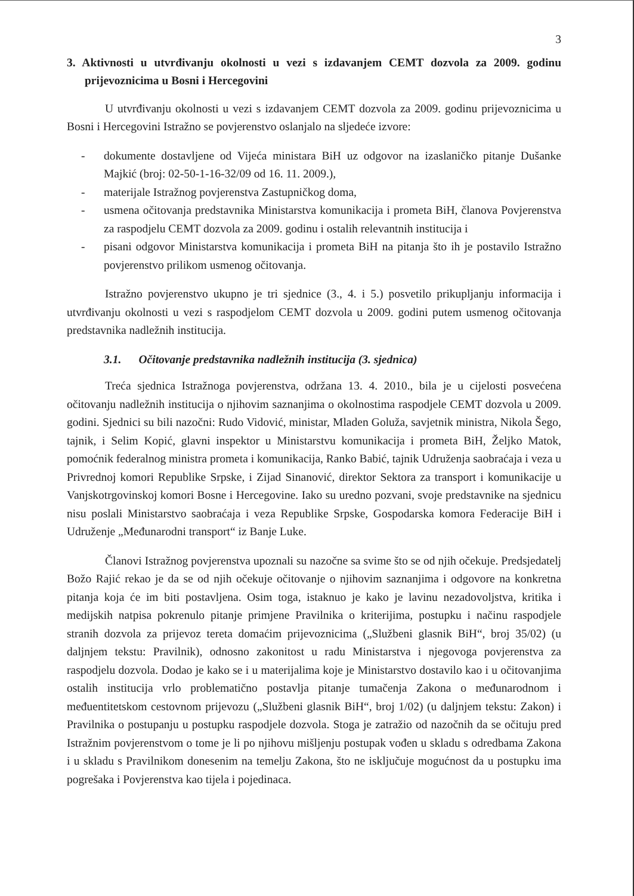3
3. Aktivnosti u utvrđivanju okolnosti u vezi s izdavanjem CEMT dozvola za 2009. godinu prijevoznicima u Bosni i Hercegovini
U utvrđivanju okolnosti u vezi s izdavanjem CEMT dozvola za 2009. godinu prijevoznicima u Bosni i Hercegovini Istražno se povjerenstvo oslanjalo na sljedeće izvore:
- dokumente dostavljene od Vijeća ministara BiH uz odgovor na izaslaničko pitanje Dušanke Majkić (broj: 02-50-1-16-32/09 od 16. 11. 2009.),
- materijale Istražnog povjerenstva Zastupničkog doma,
- usmena očitovanja predstavnika Ministarstva komunikacija i prometa BiH, članova Povjerenstva za raspodjelu CEMT dozvola za 2009. godinu i ostalih relevantnih institucija i
- pisani odgovor Ministarstva komunikacija i prometa BiH na pitanja što ih je postavilo Istražno povjerenstvo prilikom usmenog očitovanja.
Istražno povjerenstvo ukupno je tri sjednice (3., 4. i 5.) posvetilo prikupljanju informacija i utvrđivanju okolnosti u vezi s raspodjelom CEMT dozvola u 2009. godini putem usmenog očitovanja predstavnika nadležnih institucija.
3.1. Očitovanje predstavnika nadležnih institucija (3. sjednica)
Treća sjednica Istražnoga povjerenstva, održana 13. 4. 2010., bila je u cijelosti posvećena očitovanju nadležnih institucija o njihovim saznanjima o okolnostima raspodjele CEMT dozvola u 2009. godini. Sjednici su bili nazočni: Rudo Vidović, ministar, Mladen Goluža, savjetnik ministra, Nikola Šego, tajnik, i Selim Kopić, glavni inspektor u Ministarstvu komunikacija i prometa BiH, Željko Matok, pomoćnik federalnog ministra prometa i komunikacija, Ranko Babić, tajnik Udruženja saobraćaja i veza u Privrednoj komori Republike Srpske, i Zijad Sinanović, direktor Sektora za transport i komunikacije u Vanjskotrgovinskoj komori Bosne i Hercegovine. Iako su uredno pozvani, svoje predstavnike na sjednicu nisu poslali Ministarstvo saobraćaja i veza Republike Srpske, Gospodarska komora Federacije BiH i Udruženje „Međunarodni transport“ iz Banje Luke.
Članovi Istražnog povjerenstva upoznali su nazočne sa svime što se od njih očekuje. Predsjedatelj Božo Rajić rekao je da se od njih očekuje očitovanje o njihovim saznanjima i odgovore na konkretna pitanja koja će im biti postavljena. Osim toga, istaknuo je kako je lavinu nezadovoljstva, kritika i medijskih natpisa pokrenulo pitanje primjene Pravilnika o kriterijima, postupku i načinu raspodjele stranih dozvola za prijevoz tereta domaćim prijevoznicima („Službeni glasnik BiH“, broj 35/02) (u daljnjem tekstu: Pravilnik), odnosno zakonitost u radu Ministarstva i njegovoga povjerenstva za raspodjelu dozvola. Dodao je kako se i u materijalima koje je Ministarstvo dostavilo kao i u očitovanjima ostalih institucija vrlo problematično postavlja pitanje tumačenja Zakona o međunarodnom i međuentitetskom cestovnom prijevozu („Službeni glasnik BiH“, broj 1/02) (u daljnjem tekstu: Zakon) i Pravilnika o postupanju u postupku raspodjele dozvola. Stoga je zatražio od nazočnih da se očituju pred Istražnim povjerenstvom o tome je li po njihovu mišljenju postupak vođen u skladu s odredbama Zakona i u skladu s Pravilnikom donesenim na temelju Zakona, što ne isključuje mogućnost da u postupku ima pogrešaka i Povjerenstva kao tijela i pojedinaca.